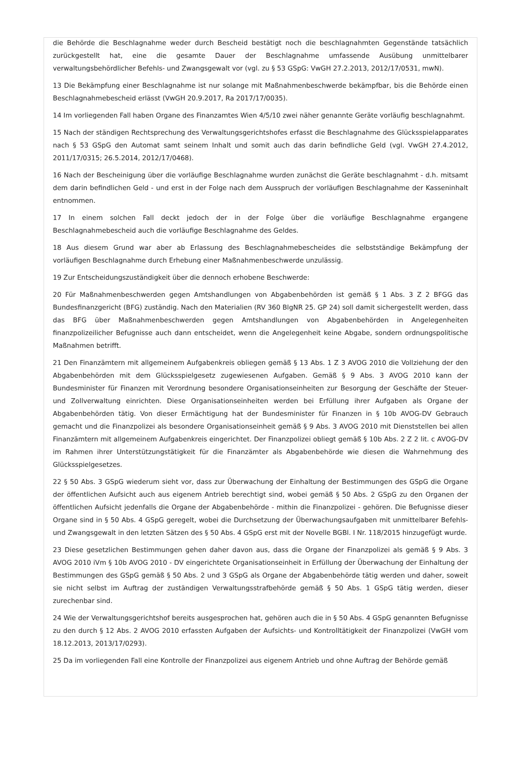die Behörde die Beschlagnahme weder durch Bescheid bestätigt noch die beschlagnahmten Gegenstände tatsächlich zurückgestellt hat, eine die gesamte Dauer der Beschlagnahme umfassende Ausübung unmittelbarer verwaltungsbehördlicher Befehls- und Zwangsgewalt vor (vgl. zu § 53 GSpG: VwGH 27.2.2013, 2012/17/0531, mwN).
13 Die Bekämpfung einer Beschlagnahme ist nur solange mit Maßnahmenbeschwerde bekämpfbar, bis die Behörde einen Beschlagnahmebescheid erlässt (VwGH 20.9.2017, Ra 2017/17/0035).
14 Im vorliegenden Fall haben Organe des Finanzamtes Wien 4/5/10 zwei näher genannte Geräte vorläufig beschlagnahmt.
15 Nach der ständigen Rechtsprechung des Verwaltungsgerichtshofes erfasst die Beschlagnahme des Glücksspielapparates nach § 53 GSpG den Automat samt seinem Inhalt und somit auch das darin befindliche Geld (vgl. VwGH 27.4.2012, 2011/17/0315; 26.5.2014, 2012/17/0468).
16 Nach der Bescheinigung über die vorläufige Beschlagnahme wurden zunächst die Geräte beschlagnahmt - d.h. mitsamt dem darin befindlichen Geld - und erst in der Folge nach dem Ausspruch der vorläufigen Beschlagnahme der Kasseninhalt entnommen.
17 In einem solchen Fall deckt jedoch der in der Folge über die vorläufige Beschlagnahme ergangene Beschlagnahmebescheid auch die vorläufige Beschlagnahme des Geldes.
18 Aus diesem Grund war aber ab Erlassung des Beschlagnahmebescheides die selbstständige Bekämpfung der vorläufigen Beschlagnahme durch Erhebung einer Maßnahmenbeschwerde unzulässig.
19 Zur Entscheidungszuständigkeit über die dennoch erhobene Beschwerde:
20 Für Maßnahmenbeschwerden gegen Amtshandlungen von Abgabenbehörden ist gemäß § 1 Abs. 3 Z 2 BFGG das Bundesfinanzgericht (BFG) zuständig. Nach den Materialien (RV 360 BlgNR 25. GP 24) soll damit sichergestellt werden, dass das BFG über Maßnahmenbeschwerden gegen Amtshandlungen von Abgabenbehörden in Angelegenheiten finanzpolizeilicher Befugnisse auch dann entscheidet, wenn die Angelegenheit keine Abgabe, sondern ordnungspolitische Maßnahmen betrifft.
21 Den Finanzämtern mit allgemeinem Aufgabenkreis obliegen gemäß § 13 Abs. 1 Z 3 AVOG 2010 die Vollziehung der den Abgabenbehörden mit dem Glücksspielgesetz zugewiesenen Aufgaben. Gemäß § 9 Abs. 3 AVOG 2010 kann der Bundesminister für Finanzen mit Verordnung besondere Organisationseinheiten zur Besorgung der Geschäfte der Steuer- und Zollverwaltung einrichten. Diese Organisationseinheiten werden bei Erfüllung ihrer Aufgaben als Organe der Abgabenbehörden tätig. Von dieser Ermächtigung hat der Bundesminister für Finanzen in § 10b AVOG-DV Gebrauch gemacht und die Finanzpolizei als besondere Organisationseinheit gemäß § 9 Abs. 3 AVOG 2010 mit Dienststellen bei allen Finanzämtern mit allgemeinem Aufgabenkreis eingerichtet. Der Finanzpolizei obliegt gemäß § 10b Abs. 2 Z 2 lit. c AVOG-DV im Rahmen ihrer Unterstützungstätigkeit für die Finanzämter als Abgabenbehörde wie diesen die Wahrnehmung des Glücksspielgesetzes.
22 § 50 Abs. 3 GSpG wiederum sieht vor, dass zur Überwachung der Einhaltung der Bestimmungen des GSpG die Organe der öffentlichen Aufsicht auch aus eigenem Antrieb berechtigt sind, wobei gemäß § 50 Abs. 2 GSpG zu den Organen der öffentlichen Aufsicht jedenfalls die Organe der Abgabenbehörde - mithin die Finanzpolizei - gehören. Die Befugnisse dieser Organe sind in § 50 Abs. 4 GSpG geregelt, wobei die Durchsetzung der Überwachungsaufgaben mit unmittelbarer Befehls- und Zwangsgewalt in den letzten Sätzen des § 50 Abs. 4 GSpG erst mit der Novelle BGBl. I Nr. 118/2015 hinzugefügt wurde.
23 Diese gesetzlichen Bestimmungen gehen daher davon aus, dass die Organe der Finanzpolizei als gemäß § 9 Abs. 3 AVOG 2010 iVm § 10b AVOG 2010 - DV eingerichtete Organisationseinheit in Erfüllung der Überwachung der Einhaltung der Bestimmungen des GSpG gemäß § 50 Abs. 2 und 3 GSpG als Organe der Abgabenbehörde tätig werden und daher, soweit sie nicht selbst im Auftrag der zuständigen Verwaltungsstrafbehörde gemäß § 50 Abs. 1 GSpG tätig werden, dieser zurechenbar sind.
24 Wie der Verwaltungsgerichtshof bereits ausgesprochen hat, gehören auch die in § 50 Abs. 4 GSpG genannten Befugnisse zu den durch § 12 Abs. 2 AVOG 2010 erfassten Aufgaben der Aufsichts- und Kontrolltätigkeit der Finanzpolizei (VwGH vom 18.12.2013, 2013/17/0293).
25 Da im vorliegenden Fall eine Kontrolle der Finanzpolizei aus eigenem Antrieb und ohne Auftrag der Behörde gemäß